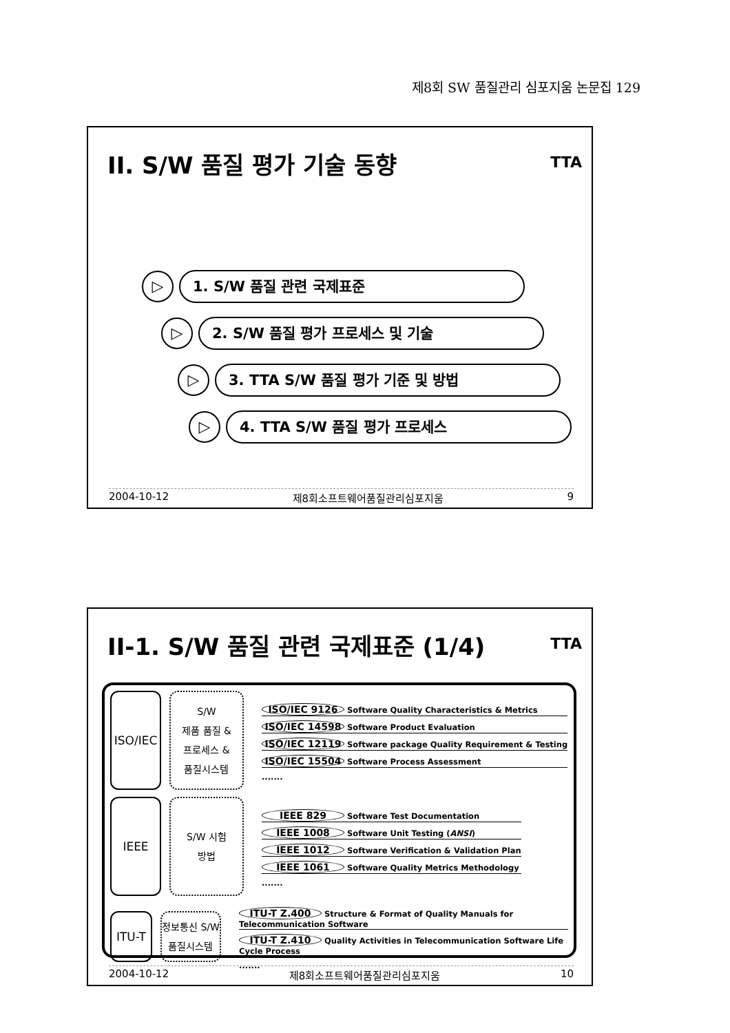제8회 SW 품질관리 심포지움 논문집 129
II. S/W 품질 평가 기술 동향 TTA
▷
1. S/W 품질 관련 국제표준
▷
2. S/W 품질 평가 프로세스 및 기술
▷
3. TTA S/W 품질 평가 기준 및 방법
▷
4. TTA S/W 품질 평가 프로세스
2004-10-12 제8회소프트웨어품질관리심포지움 9
II-1. S/W 품질 관련 국제표준 (1/4) TTA
ISO/IEC
S/W
제품 품질 &
프로세스 &
품질시스템
ISO/IEC 9126 Software Quality Characteristics & Metrics
ISO/IEC 14598 Software Product Evaluation
ISO/IEC 12119 Software package Quality Requirement & Testing
ISO/IEC 15504 Software Process Assessment
.......
IEEE
S/W 시험
방법
IEEE 829 Software Test Documentation
IEEE 1008 Software Unit Testing (ANSI)
IEEE 1012 Software Verification & Validation Plan
IEEE 1061 Software Quality Metrics Methodology
.......
ITU-T
정보통신 S/W
품질시스템
ITU-T Z.400 Structure & Format of Quality Manuals for Telecommunication Software
ITU-T Z.410 Quality Activities in Telecommunication Software Life Cycle Process
.......
2004-10-12 제8회소프트웨어품질관리심포지움 10